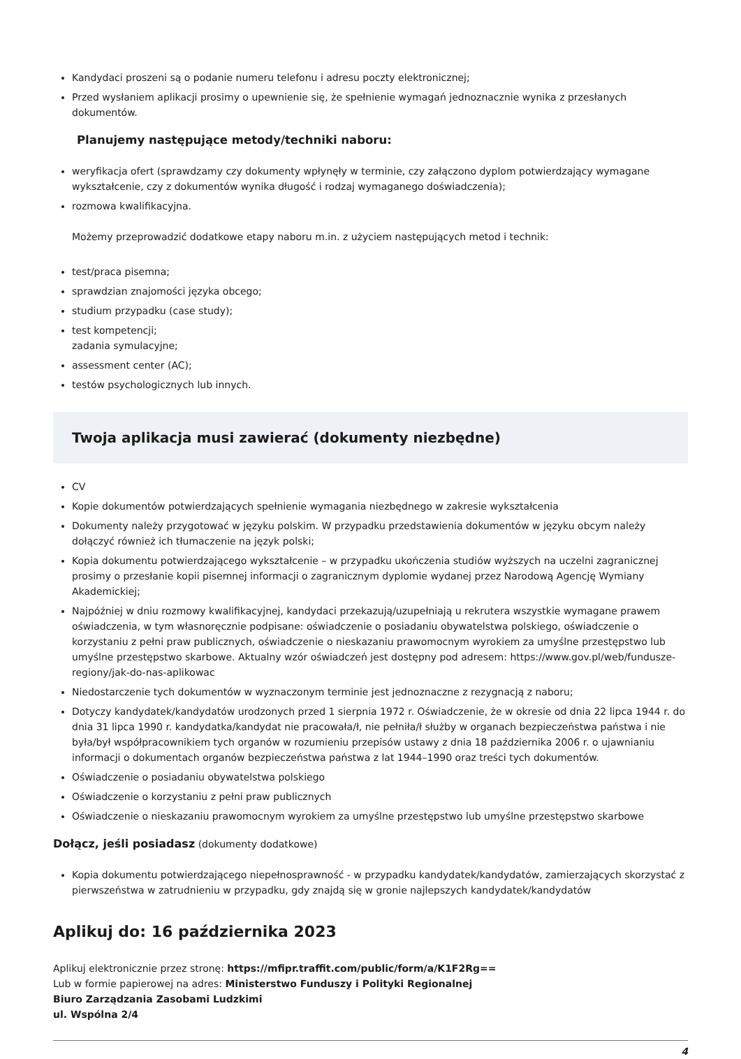Kandydaci proszeni są o podanie numeru telefonu i adresu poczty elektronicznej;
Przed wysłaniem aplikacji prosimy o upewnienie się, że spełnienie wymagań jednoznacznie wynika z przesłanych dokumentów.
Planujemy następujące metody/techniki naboru:
weryfikacja ofert (sprawdzamy czy dokumenty wpłynęły w terminie, czy załączono dyplom potwierdzający wymagane wykształcenie, czy z dokumentów wynika długość i rodzaj wymaganego doświadczenia);
rozmowa kwalifikacyjna.
Możemy przeprowadzić dodatkowe etapy naboru m.in. z użyciem następujących metod i technik:
test/praca pisemna;
sprawdzian znajomości języka obcego;
studium przypadku (case study);
test kompetencji;
zadania symulacyjne;
assessment center (AC);
testów psychologicznych lub innych.
Twoja aplikacja musi zawierać (dokumenty niezbędne)
CV
Kopie dokumentów potwierdzających spełnienie wymagania niezbędnego w zakresie wykształcenia
Dokumenty należy przygotować w języku polskim. W przypadku przedstawienia dokumentów w języku obcym należy dołączyć również ich tłumaczenie na język polski;
Kopia dokumentu potwierdzającego wykształcenie – w przypadku ukończenia studiów wyższych na uczelni zagranicznej prosimy o przesłanie kopii pisemnej informacji o zagranicznym dyplomie wydanej przez Narodową Agencję Wymiany Akademickiej;
Najpóźniej w dniu rozmowy kwalifikacyjnej, kandydaci przekazują/uzupełniają u rekrutera wszystkie wymagane prawem oświadczenia, w tym własnoręcznie podpisane: oświadczenie o posiadaniu obywatelstwa polskiego, oświadczenie o korzystaniu z pełni praw publicznych, oświadczenie o nieskazaniu prawomocnym wyrokiem za umyślne przestępstwo lub umyślne przestępstwo skarbowe. Aktualny wzór oświadczeń jest dostępny pod adresem: https://www.gov.pl/web/fundusze-regiony/jak-do-nas-aplikowac
Niedostarczenie tych dokumentów w wyznaczonym terminie jest jednoznaczne z rezygnacją z naboru;
Dotyczy kandydatek/kandydatów urodzonych przed 1 sierpnia 1972 r. Oświadczenie, że w okresie od dnia 22 lipca 1944 r. do dnia 31 lipca 1990 r. kandydatka/kandydat nie pracowała/ł, nie pełniła/ł służby w organach bezpieczeństwa państwa i nie była/był współpracownikiem tych organów w rozumieniu przepisów ustawy z dnia 18 października 2006 r. o ujawnianiu informacji o dokumentach organów bezpieczeństwa państwa z lat 1944–1990 oraz treści tych dokumentów.
Oświadczenie o posiadaniu obywatelstwa polskiego
Oświadczenie o korzystaniu z pełni praw publicznych
Oświadczenie o nieskazaniu prawomocnym wyrokiem za umyślne przestępstwo lub umyślne przestępstwo skarbowe
Dołącz, jeśli posiadasz (dokumenty dodatkowe)
Kopia dokumentu potwierdzającego niepełnosprawność - w przypadku kandydatek/kandydatów, zamierzających skorzystać z pierwszeństwa w zatrudnieniu w przypadku, gdy znajdą się w gronie najlepszych kandydatek/kandydatów
Aplikuj do: 16 października 2023
Aplikuj elektronicznie przez stronę: https://mfipr.traffit.com/public/form/a/K1F2Rg==
Lub w formie papierowej na adres: Ministerstwo Funduszy i Polityki Regionalnej
Biuro Zarządzania Zasobami Ludzkimi
ul. Wspólna 2/4
4